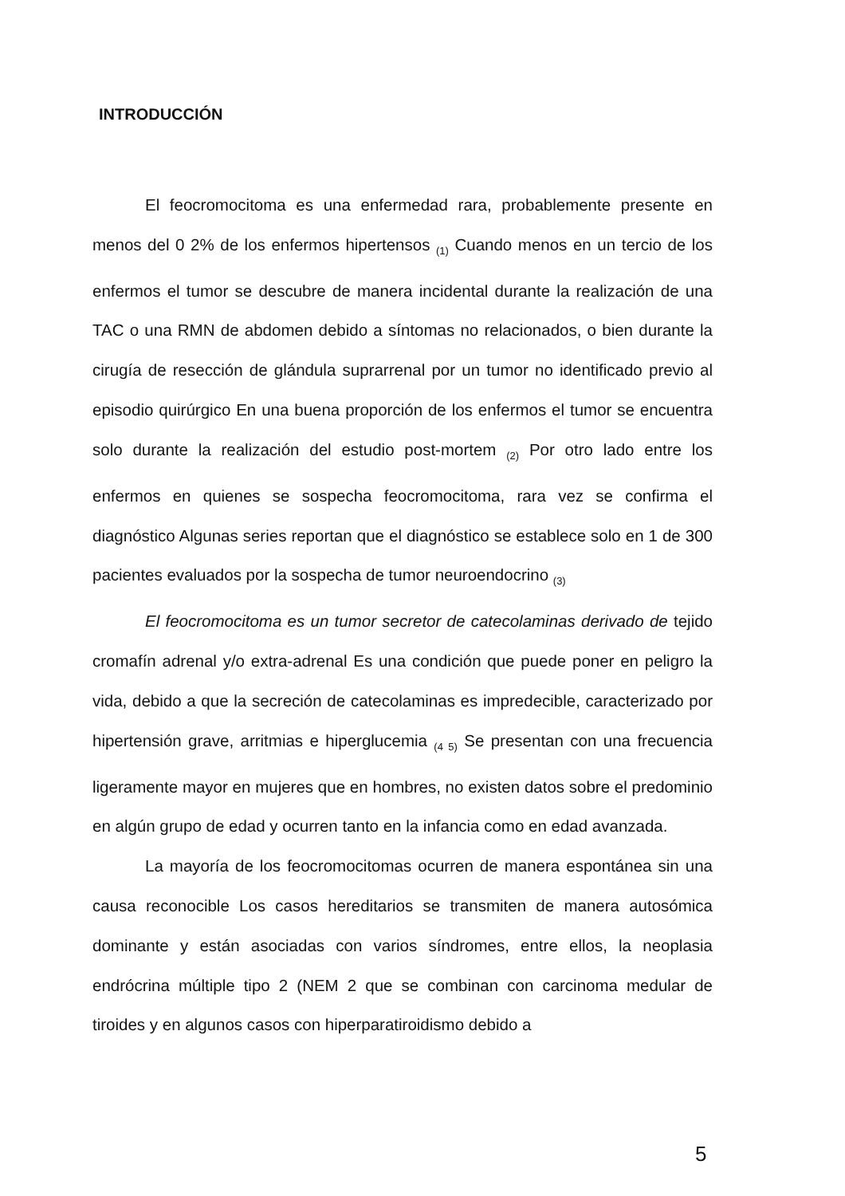INTRODUCCIÓN
El feocromocitoma es una enfermedad rara, probablemente presente en menos del 0 2% de los enfermos hipertensos <sub>(1)</sub> Cuando menos en un tercio de los enfermos el tumor se descubre de manera incidental durante la realización de una TAC o una RMN de abdomen debido a síntomas no relacionados, o bien durante la cirugía de resección de glándula suprarrenal por un tumor no identificado previo al episodio quirúrgico En una buena proporción de los enfermos el tumor se encuentra solo durante la realización del estudio post-mortem <sub>(2)</sub> Por otro lado entre los enfermos en quienes se sospecha feocromocitoma, rara vez se confirma el diagnóstico Algunas series reportan que el diagnóstico se establece solo en 1 de 300 pacientes evaluados por la sospecha de tumor neuroendocrino <sub>(3)</sub>
El feocromocitoma es un tumor secretor de catecolaminas derivado de tejido cromafín adrenal y/o extra-adrenal Es una condición que puede poner en peligro la vida, debido a que la secreción de catecolaminas es impredecible, caracterizado por hipertensión grave, arritmias e hiperglucemia <sub>(4 5)</sub> Se presentan con una frecuencia ligeramente mayor en mujeres que en hombres, no existen datos sobre el predominio en algún grupo de edad y ocurren tanto en la infancia como en edad avanzada.
La mayoría de los feocromocitomas ocurren de manera espontánea sin una causa reconocible Los casos hereditarios se transmiten de manera autosómica dominante y están asociadas con varios síndromes, entre ellos, la neoplasia endrócrina múltiple tipo 2 (NEM 2 que se combinan con carcinoma medular de tiroides y en algunos casos con hiperparatiroidismo debido a
5